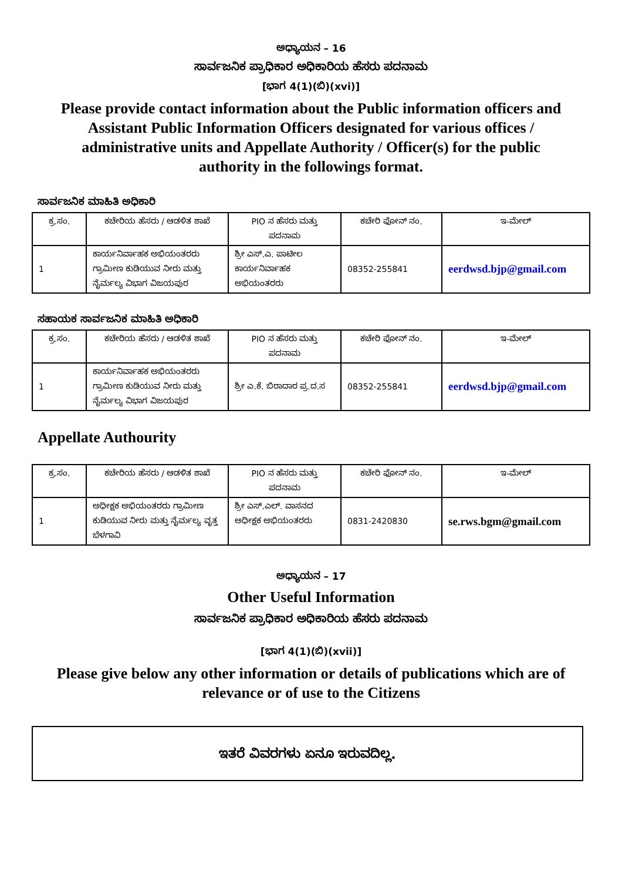ಅಧ್ಯಾಯನ – 16
ಸಾರ್ವಜನಿಕ ಪ್ರಾಧಿಕಾರ ಅಧಿಕಾರಿಯ ಹೆಸರು ಪದನಾಮ
[ಭಾಗ 4(1)(ಬಿ)(xvi)]
Please provide contact information about the Public information officers and Assistant Public Information Officers designated for various offices / administrative units and Appellate Authority / Officer(s) for the public authority in the followings format.
ಸಾರ್ವಜನಿಕ ಮಾಹಿತಿ ಅಧಿಕಾರಿ
| ಕ್ರ.ಸಂ. | ಕಚೇರಿಯ ಹೆಸರು / ಆಡಳಿತ ಶಾಖೆ | PIO ನ ಹೆಸರು ಮತ್ತು ಪದನಾಮ | ಕಚೇರಿ ಫೋನ್ ನಂ. | ಇ-ಮೇಲ್ |
| --- | --- | --- | --- | --- |
| 1 | ಕಾರ್ಯನಿರ್ವಾಹಕ ಅಭಿಯಂತರರು ಗ್ರಾಮೀಣ ಕುಡಿಯುವ ನೀರು ಮತ್ತು ನೈರ್ಮಲ್ಯ ವಿಭಾಗ ವಿಜಯಪುರ | ಶ್ರೀ ಎಸ್.ಎ. ಪಾಟೀಲ ಕಾರ್ಯನಿರ್ವಾಹಕ ಅಭಿಯಂತರರು | 08352-255841 | eerdwsd.bjp@gmail.com |
ಸಹಾಯಕ ಸಾರ್ವಜನಿಕ ಮಾಹಿತಿ ಅಧಿಕಾರಿ
| ಕ್ರ.ಸಂ. | ಕಚೇರಿಯ ಹೆಸರು / ಆಡಳಿತ ಶಾಖೆ | PIO ನ ಹೆಸರು ಮತ್ತು ಪದನಾಮ | ಕಚೇರಿ ಫೋನ್ ನಂ. | ಇ-ಮೇಲ್ |
| --- | --- | --- | --- | --- |
| 1 | ಕಾರ್ಯನಿರ್ವಾಹಕ ಅಭಿಯಂತರರು ಗ್ರಾಮೀಣ ಕುಡಿಯುವ ನೀರು ಮತ್ತು ನೈರ್ಮಲ್ಯ ವಿಭಾಗ ವಿಜಯಪುರ | ಶ್ರೀ ಎ.ಕೆ. ಬಿರಾದಾರ ಪ್ರ.ದ.ಸ | 08352-255841 | eerdwsd.bjp@gmail.com |
Appellate Authourity
| ಕ್ರ.ಸಂ. | ಕಚೇರಿಯ ಹೆಸರು / ಆಡಳಿತ ಶಾಖೆ | PIO ನ ಹೆಸರು ಮತ್ತು ಪದನಾಮ | ಕಚೇರಿ ಫೋನ್ ನಂ. | ಇ-ಮೇಲ್ |
| --- | --- | --- | --- | --- |
| 1 | ಅಧೀಕ್ಷಕ ಅಭಿಯಂತರರು ಗ್ರಾಮೀಣ ಕುಡಿಯುವ ನೀರು ಮತ್ತು ನೈರ್ಮಲ್ಯ ವೃತ್ತ ಬೆಳಗಾವಿ | ಶ್ರೀ ಎಸ್.ಎಲ್. ವಾಸನದ ಅಧೀಕ್ಷಕ ಅಭಿಯಂತರರು | 0831-2420830 | se.rws.bgm@gmail.com |
ಅಧ್ಯಾಯನ – 17
Other Useful Information
ಸಾರ್ವಜನಿಕ ಪ್ರಾಧಿಕಾರ ಅಧಿಕಾರಿಯ ಹೆಸರು ಪದನಾಮ
[ಭಾಗ 4(1)(ಬಿ)(xvii)]
Please give below any other information or details of publications which are of relevance or of use to the Citizens
ಇತರೆ ವಿವರಗಳು ಏನೂ ಇರುವದಿಲ್ಲ.